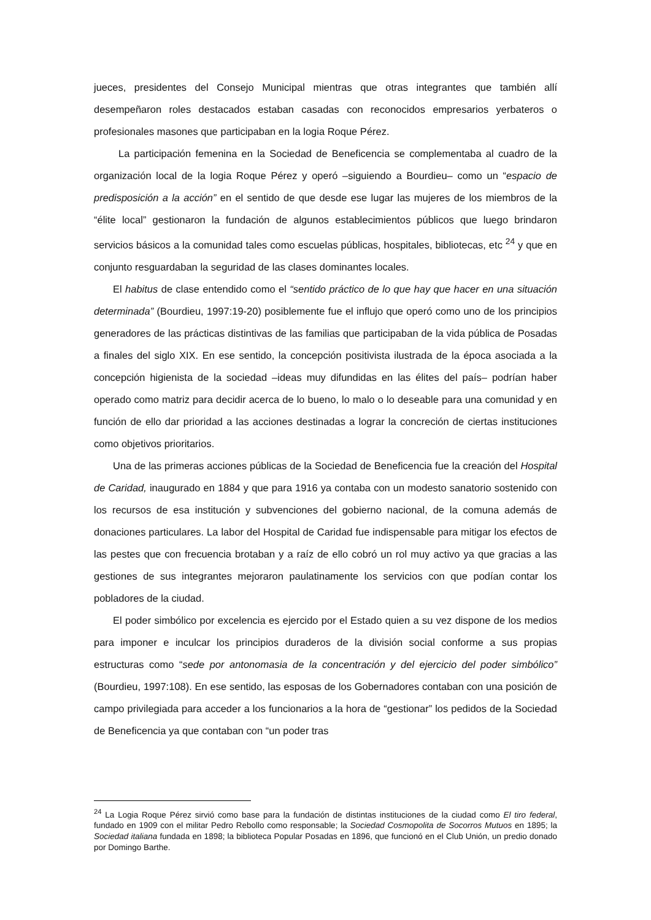jueces, presidentes del Consejo Municipal mientras que otras integrantes que también allí desempeñaron roles destacados estaban casadas con reconocidos empresarios yerbateros o profesionales masones que participaban en la logia Roque Pérez.
La participación femenina en la Sociedad de Beneficencia se complementaba al cuadro de la organización local de la logia Roque Pérez y operó –siguiendo a Bourdieu– como un “espacio de predisposición a la acción” en el sentido de que desde ese lugar las mujeres de los miembros de la “élite local” gestionaron la fundación de algunos establecimientos públicos que luego brindaron servicios básicos a la comunidad tales como escuelas públicas, hospitales, bibliotecas, etc <sup>24</sup> y que en conjunto resguardaban la seguridad de las clases dominantes locales.
El habitus de clase entendido como el “sentido práctico de lo que hay que hacer en una situación determinada” (Bourdieu, 1997:19-20) posiblemente fue el influjo que operó como uno de los principios generadores de las prácticas distintivas de las familias que participaban de la vida pública de Posadas a finales del siglo XIX. En ese sentido, la concepción positivista ilustrada de la época asociada a la concepción higienista de la sociedad –ideas muy difundidas en las élites del país– podrían haber operado como matriz para decidir acerca de lo bueno, lo malo o lo deseable para una comunidad y en función de ello dar prioridad a las acciones destinadas a lograr la concreción de ciertas instituciones como objetivos prioritarios.
Una de las primeras acciones públicas de la Sociedad de Beneficencia fue la creación del Hospital de Caridad, inaugurado en 1884 y que para 1916 ya contaba con un modesto sanatorio sostenido con los recursos de esa institución y subvenciones del gobierno nacional, de la comuna además de donaciones particulares. La labor del Hospital de Caridad fue indispensable para mitigar los efectos de las pestes que con frecuencia brotaban y a raíz de ello cobró un rol muy activo ya que gracias a las gestiones de sus integrantes mejoraron paulatinamente los servicios con que podían contar los pobladores de la ciudad.
El poder simbólico por excelencia es ejercido por el Estado quien a su vez dispone de los medios para imponer e inculcar los principios duraderos de la división social conforme a sus propias estructuras como “sede por antonomasia de la concentración y del ejercicio del poder simbólico” (Bourdieu, 1997:108). En ese sentido, las esposas de los Gobernadores contaban con una posición de campo privilegiada para acceder a los funcionarios a la hora de “gestionar” los pedidos de la Sociedad de Beneficencia ya que contaban con “un poder tras
<sup>24</sup> La Logia Roque Pérez sirvió como base para la fundación de distintas instituciones de la ciudad como El tiro federal, fundado en 1909 con el militar Pedro Rebollo como responsable; la Sociedad Cosmopolita de Socorros Mutuos en 1895; la Sociedad italiana fundada en 1898; la biblioteca Popular Posadas en 1896, que funcionó en el Club Unión, un predio donado por Domingo Barthe.